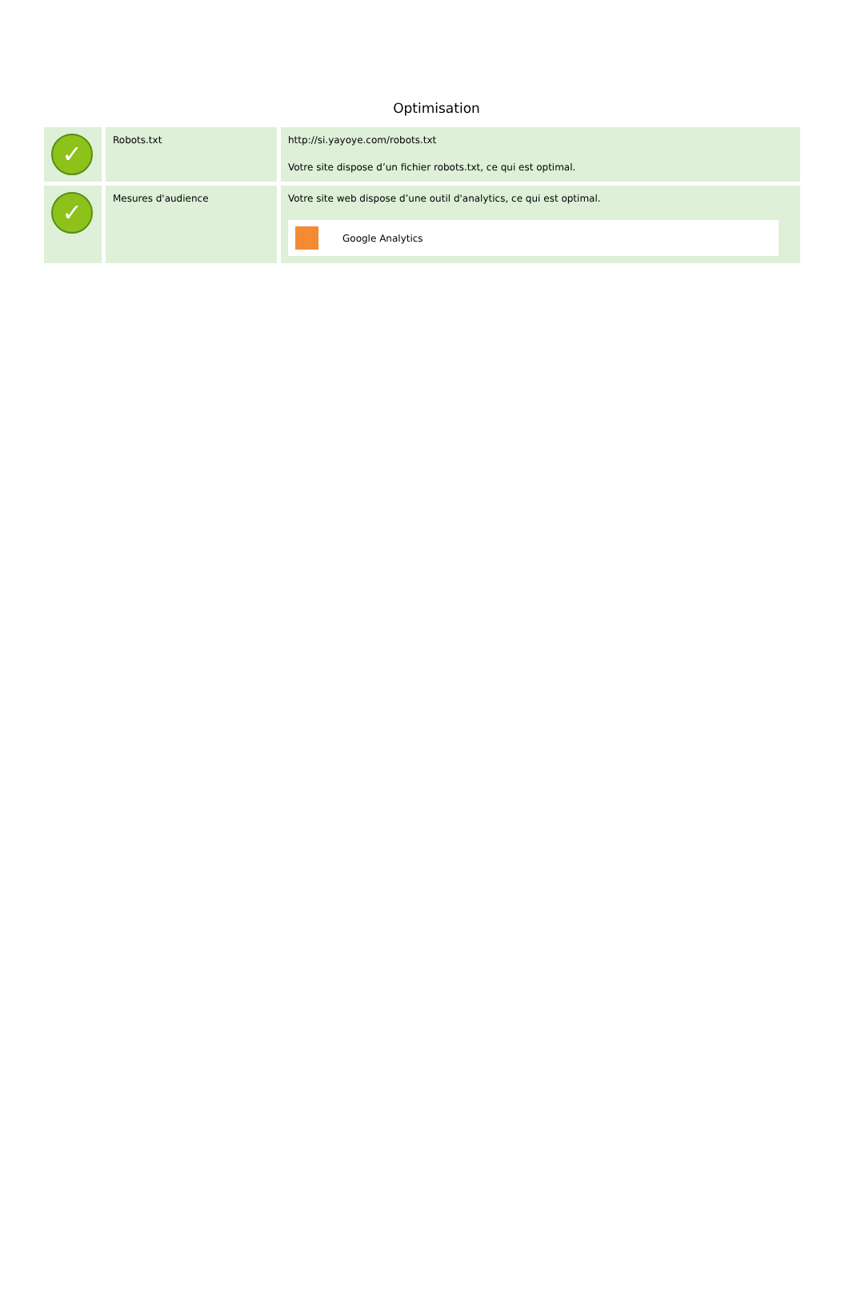Optimisation
| ✓ | Robots.txt | http://si.yayoye.com/robots.txt Votre site dispose d’un fichier robots.txt, ce qui est optimal. |
| ✓ | Mesures d'audience | Votre site web dispose d’une outil d'analytics, ce qui est optimal. Google Analytics |